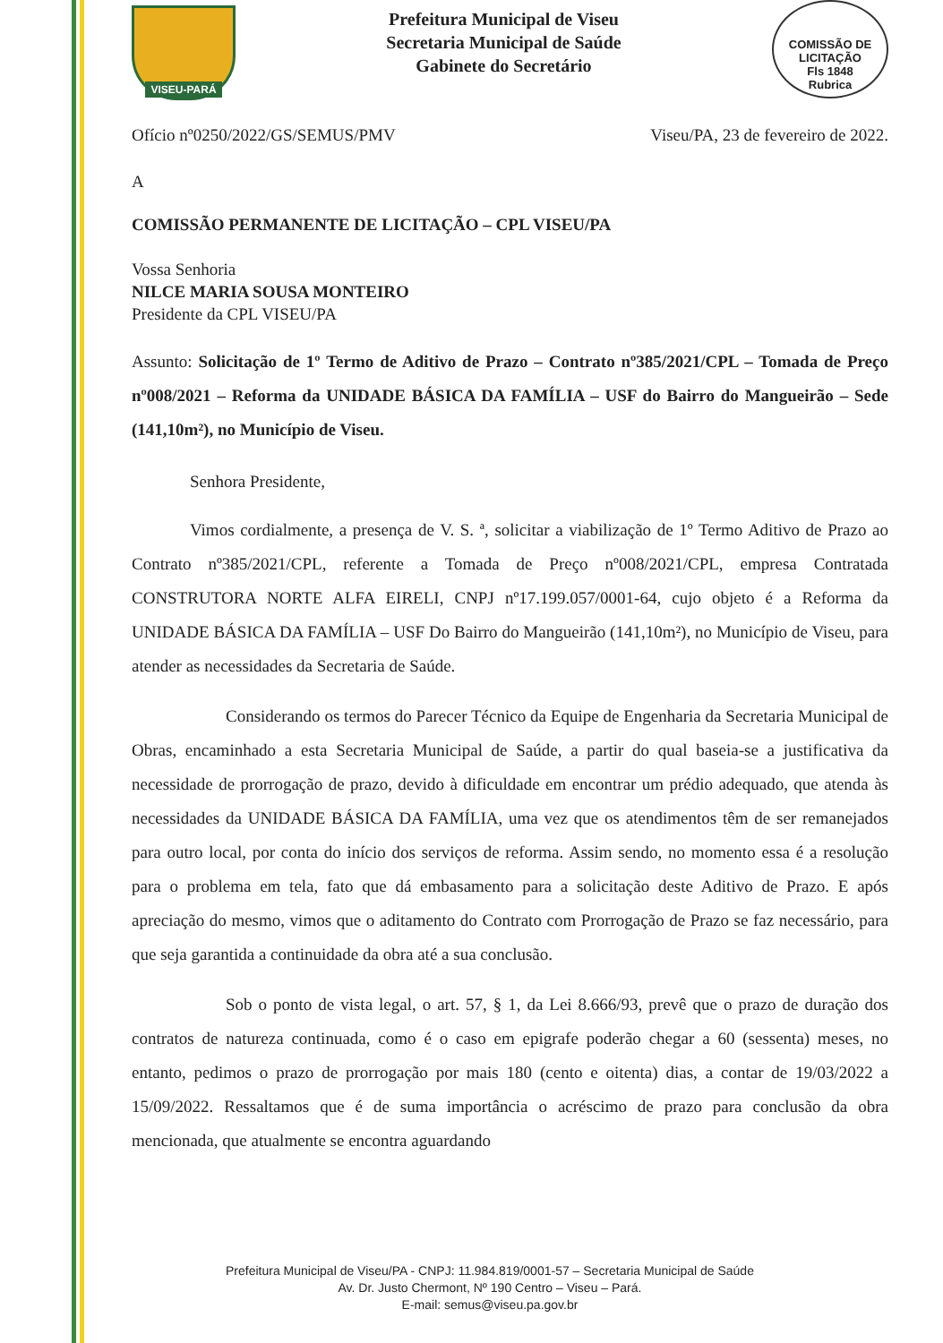VISEU-PARÁ
Prefeitura Municipal de Viseu
Secretaria Municipal de Saúde
Gabinete do Secretário
COMISSÃO DE LICITAÇÃO
Fls 1848
Rubrica
Ofício nº0250/2022/GS/SEMUS/PMV Viseu/PA, 23 de fevereiro de 2022.
A
COMISSÃO PERMANENTE DE LICITAÇÃO – CPL VISEU/PA
Vossa Senhoria
NILCE MARIA SOUSA MONTEIRO
Presidente da CPL VISEU/PA
Assunto: Solicitação de 1º Termo de Aditivo de Prazo – Contrato nº385/2021/CPL – Tomada de Preço nº008/2021 – Reforma da UNIDADE BÁSICA DA FAMÍLIA – USF do Bairro do Mangueirão – Sede (141,10m²), no Município de Viseu.
Senhora Presidente,
Vimos cordialmente, a presença de V. S. ª, solicitar a viabilização de 1º Termo Aditivo de Prazo ao Contrato nº385/2021/CPL, referente a Tomada de Preço nº008/2021/CPL, empresa Contratada CONSTRUTORA NORTE ALFA EIRELI, CNPJ nº17.199.057/0001-64, cujo objeto é a Reforma da UNIDADE BÁSICA DA FAMÍLIA – USF Do Bairro do Mangueirão (141,10m²), no Município de Viseu, para atender as necessidades da Secretaria de Saúde.
Considerando os termos do Parecer Técnico da Equipe de Engenharia da Secretaria Municipal de Obras, encaminhado a esta Secretaria Municipal de Saúde, a partir do qual baseia-se a justificativa da necessidade de prorrogação de prazo, devido à dificuldade em encontrar um prédio adequado, que atenda às necessidades da UNIDADE BÁSICA DA FAMÍLIA, uma vez que os atendimentos têm de ser remanejados para outro local, por conta do início dos serviços de reforma. Assim sendo, no momento essa é a resolução para o problema em tela, fato que dá embasamento para a solicitação deste Aditivo de Prazo. E após apreciação do mesmo, vimos que o aditamento do Contrato com Prorrogação de Prazo se faz necessário, para que seja garantida a continuidade da obra até a sua conclusão.
Sob o ponto de vista legal, o art. 57, § 1, da Lei 8.666/93, prevê que o prazo de duração dos contratos de natureza continuada, como é o caso em epigrafe poderão chegar a 60 (sessenta) meses, no entanto, pedimos o prazo de prorrogação por mais 180 (cento e oitenta) dias, a contar de 19/03/2022 a 15/09/2022. Ressaltamos que é de suma importância o acréscimo de prazo para conclusão da obra mencionada, que atualmente se encontra aguardando
Prefeitura Municipal de Viseu/PA - CNPJ: 11.984.819/0001-57 – Secretaria Municipal de Saúde
Av. Dr. Justo Chermont, Nº 190 Centro – Viseu – Pará.
E-mail: semus@viseu.pa.gov.br